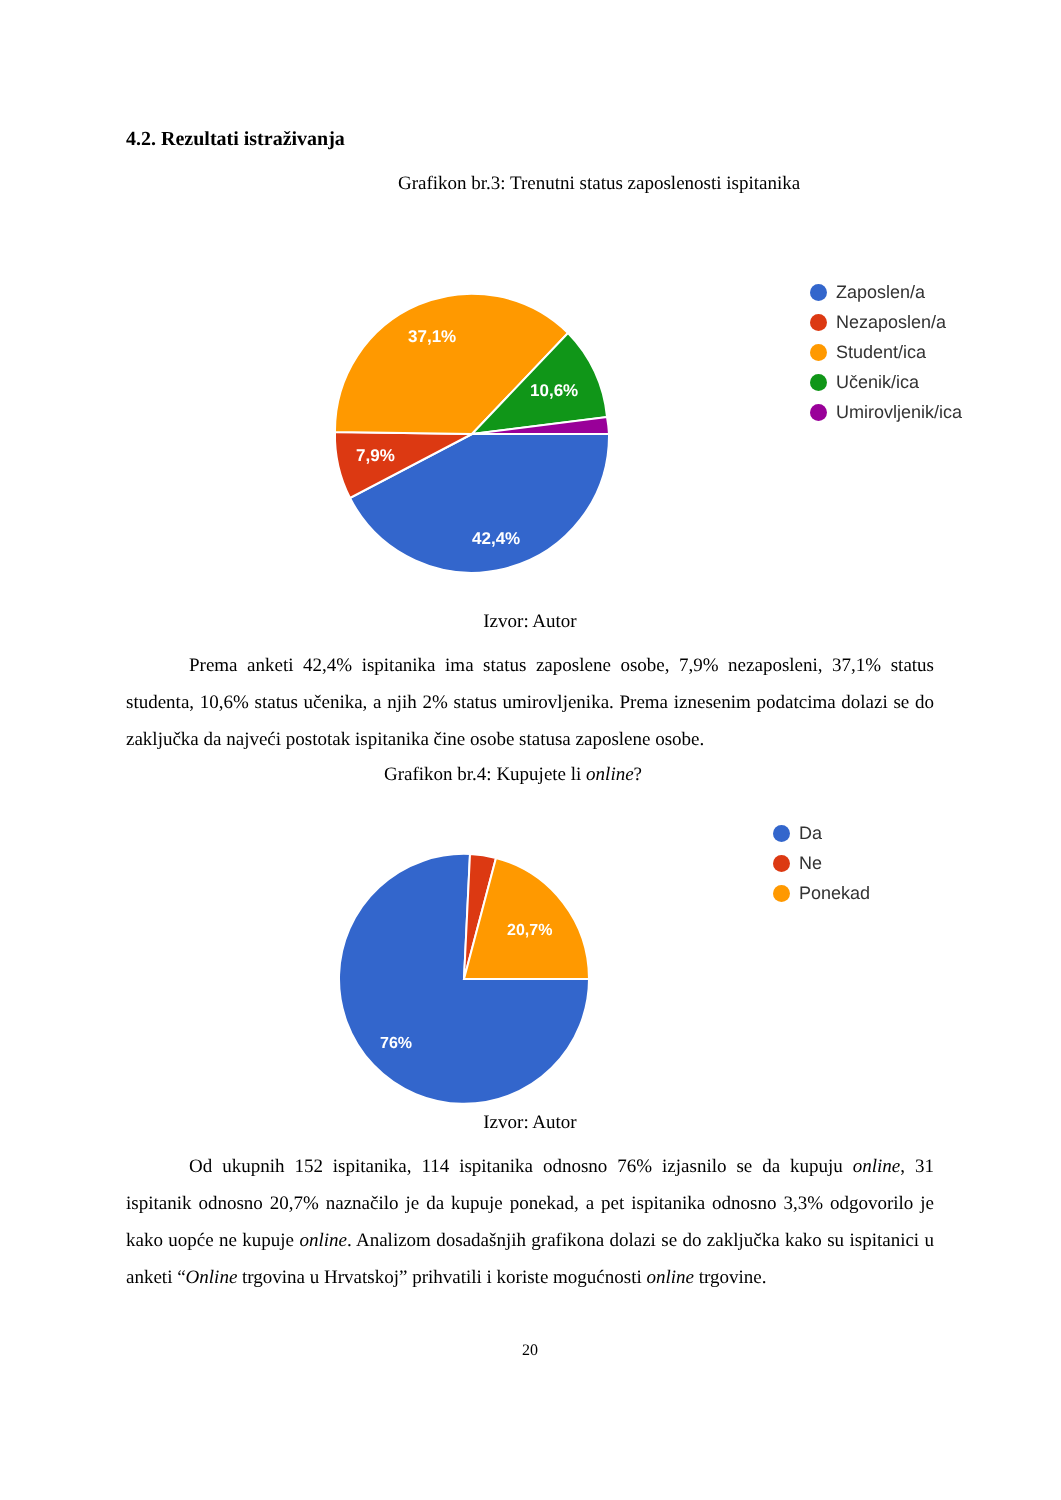4.2. Rezultati istraživanja
Grafikon br.3: Trenutni status zaposlenosti ispitanika
42,4%
7,9%
37,1%
10,6%
Zaposlen/a
Nezaposlen/a
Student/ica
Učenik/ica
Umirovljenik/ica
Izvor: Autor
Prema anketi 42,4% ispitanika ima status zaposlene osobe, 7,9% nezaposleni, 37,1% status studenta, 10,6% status učenika, a njih 2% status umirovljenika. Prema iznesenim podatcima dolazi se do zaključka da najveći postotak ispitanika čine osobe statusa zaposlene osobe.
Grafikon br.4: Kupujete li online?
76%
20,7%
Da
Ne
Ponekad
Izvor: Autor
Od ukupnih 152 ispitanika, 114 ispitanika odnosno 76% izjasnilo se da kupuju online, 31 ispitanik odnosno 20,7% naznačilo je da kupuje ponekad, a pet ispitanika odnosno 3,3% odgovorilo je kako uopće ne kupuje online. Analizom dosadašnjih grafikona dolazi se do zaključka kako su ispitanici u anketi “Online trgovina u Hrvatskoj” prihvatili i koriste mogućnosti online trgovine.
20